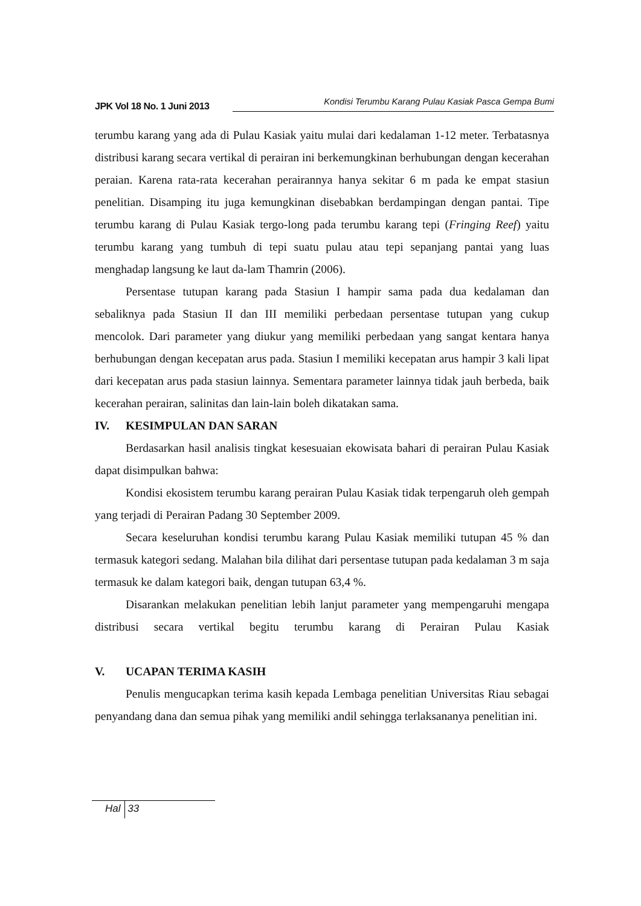JPK Vol 18 No. 1 Juni 2013
Kondisi Terumbu Karang Pulau Kasiak Pasca Gempa Bumi
terumbu karang yang ada di Pulau Kasiak yaitu mulai dari kedalaman 1-12 meter. Terbatasnya distribusi karang secara vertikal di perairan ini berkemungkinan berhubungan dengan kecerahan peraian. Karena rata-rata kecerahan perairannya hanya sekitar 6 m pada ke empat stasiun penelitian. Disamping itu juga kemungkinan disebabkan berdampingan dengan pantai. Tipe terumbu karang di Pulau Kasiak tergo-long pada terumbu karang tepi (Fringing Reef) yaitu terumbu karang yang tumbuh di tepi suatu pulau atau tepi sepanjang pantai yang luas menghadap langsung ke laut da-lam Thamrin (2006).
Persentase tutupan karang pada Stasiun I hampir sama pada dua kedalaman dan sebaliknya pada Stasiun II dan III memiliki perbedaan persentase tutupan yang cukup mencolok. Dari parameter yang diukur yang memiliki perbedaan yang sangat kentara hanya berhubungan dengan kecepatan arus pada. Stasiun I memiliki kecepatan arus hampir 3 kali lipat dari kecepatan arus pada stasiun lainnya. Sementara parameter lainnya tidak jauh berbeda, baik kecerahan perairan, salinitas dan lain-lain boleh dikatakan sama.
IV. KESIMPULAN DAN SARAN
Berdasarkan hasil analisis tingkat kesesuaian ekowisata bahari di perairan Pulau Kasiak dapat disimpulkan bahwa:
Kondisi ekosistem terumbu karang perairan Pulau Kasiak tidak terpengaruh oleh gempah yang terjadi di Perairan Padang 30 September 2009.
Secara keseluruhan kondisi terumbu karang Pulau Kasiak memiliki tutupan 45 % dan termasuk kategori sedang. Malahan bila dilihat dari persentase tutupan pada kedalaman 3 m saja termasuk ke dalam kategori baik, dengan tutupan 63,4 %.
Disarankan melakukan penelitian lebih lanjut parameter yang mempengaruhi mengapa distribusi secara vertikal begitu terumbu karang di Perairan Pulau Kasiak
V. UCAPAN TERIMA KASIH
Penulis mengucapkan terima kasih kepada Lembaga penelitian Universitas Riau sebagai penyandang dana dan semua pihak yang memiliki andil sehingga terlaksananya penelitian ini.
Hal 33